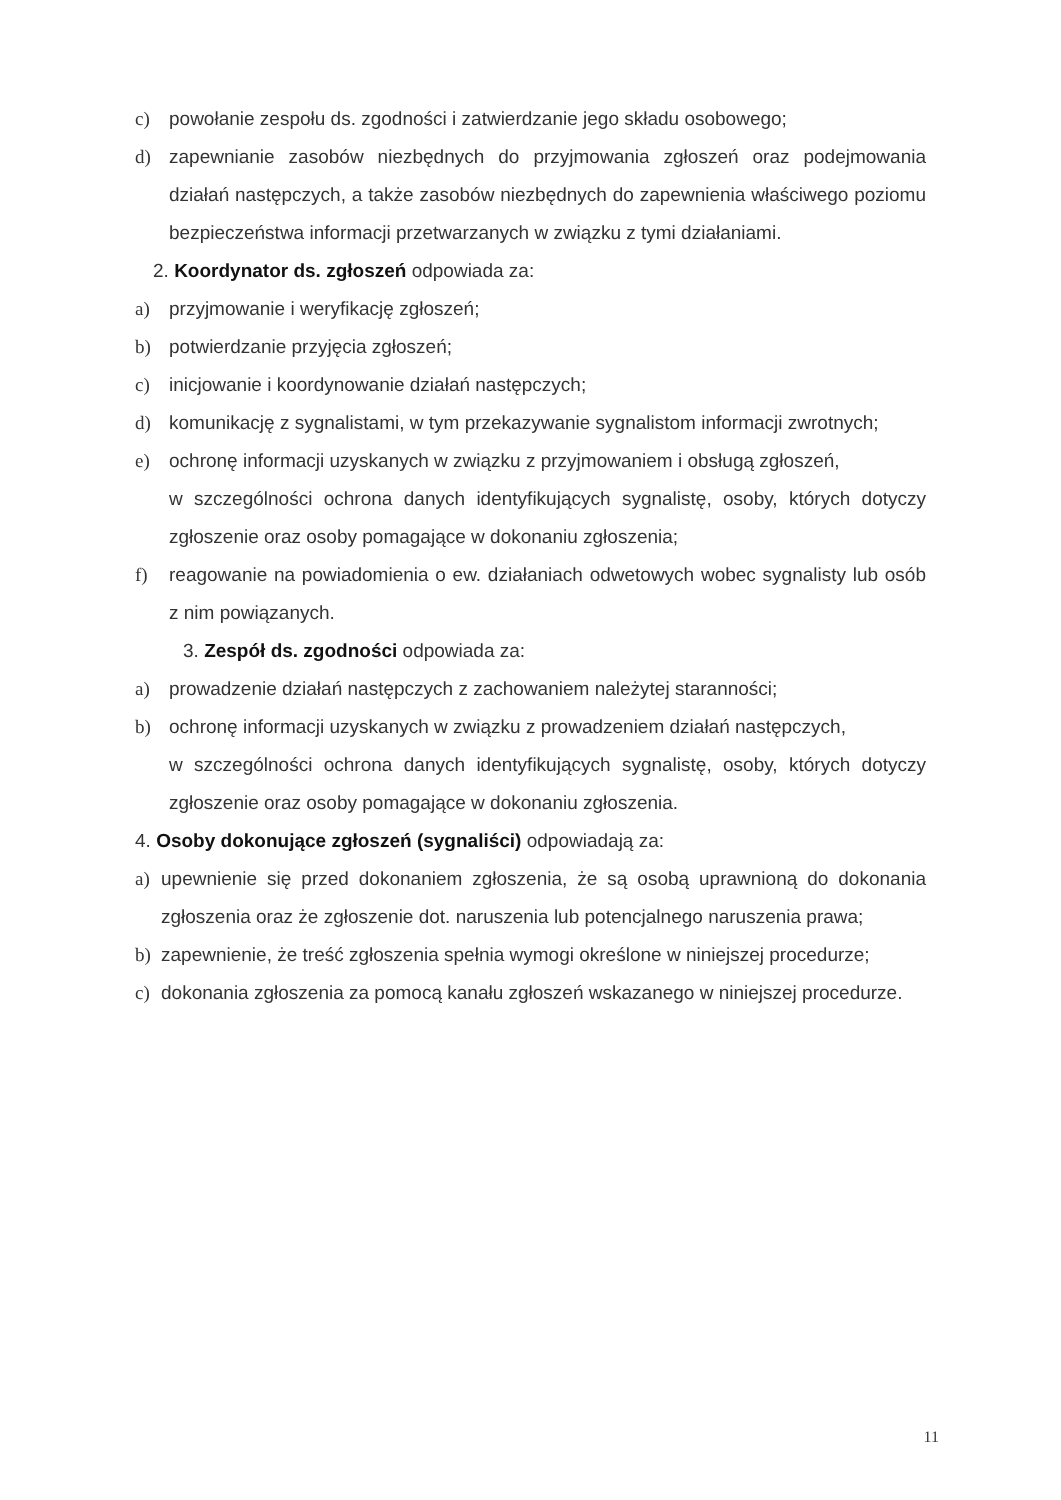c) powołanie zespołu ds. zgodności i zatwierdzanie jego składu osobowego;
d) zapewnianie zasobów niezbędnych do przyjmowania zgłoszeń oraz podejmowania działań następczych, a także zasobów niezbędnych do zapewnienia właściwego poziomu bezpieczeństwa informacji przetwarzanych w związku z tymi działaniami.
2. Koordynator ds. zgłoszeń odpowiada za:
a) przyjmowanie i weryfikację zgłoszeń;
b) potwierdzanie przyjęcia zgłoszeń;
c) inicjowanie i koordynowanie działań następczych;
d) komunikację z sygnalistami, w tym przekazywanie sygnalistom informacji zwrotnych;
e) ochronę informacji uzyskanych w związku z przyjmowaniem i obsługą zgłoszeń,
w szczególności ochrona danych identyfikujących sygnalistę, osoby, których dotyczy zgłoszenie oraz osoby pomagające w dokonaniu zgłoszenia;
f) reagowanie na powiadomienia o ew. działaniach odwetowych wobec sygnalisty lub osób z nim powiązanych.
3. Zespół ds. zgodności odpowiada za:
a) prowadzenie działań następczych z zachowaniem należytej staranności;
b) ochronę informacji uzyskanych w związku z prowadzeniem działań następczych,
w szczególności ochrona danych identyfikujących sygnalistę, osoby, których dotyczy zgłoszenie oraz osoby pomagające w dokonaniu zgłoszenia.
4. Osoby dokonujące zgłoszeń (sygnaliści) odpowiadają za:
a) upewnienie się przed dokonaniem zgłoszenia, że są osobą uprawnioną do dokonania zgłoszenia oraz że zgłoszenie dot. naruszenia lub potencjalnego naruszenia prawa;
b) zapewnienie, że treść zgłoszenia spełnia wymogi określone w niniejszej procedurze;
c) dokonania zgłoszenia za pomocą kanału zgłoszeń wskazanego w niniejszej procedurze.
11